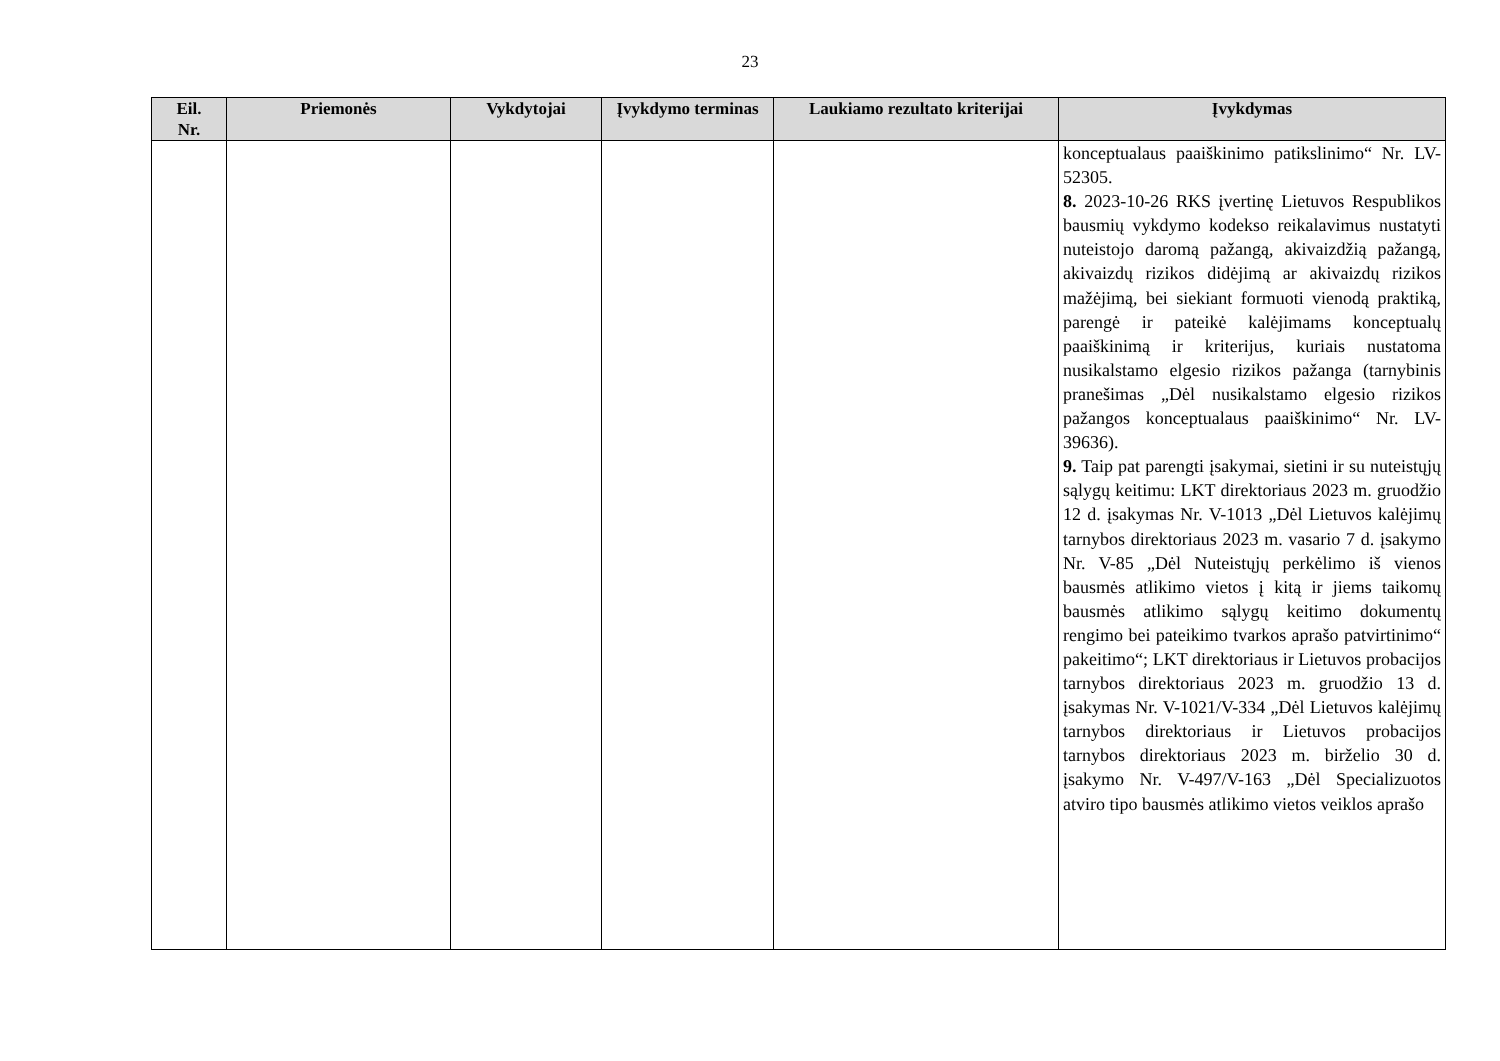23
| Eil. Nr. | Priemonės | Vykdytojai | Įvykdymo terminas | Laukiamo rezultato kriterijai | Įvykdymas |
| --- | --- | --- | --- | --- | --- |
| | | | | | konceptualaus paaiškinimo patikslinimo“ Nr. LV-52305. 8. 2023-10-26 RKS įvertinę Lietuvos Respublikos bausmių vykdymo kodekso reikalavimus nustatyti nuteistojo daromą pažangą, akivaizdžią pažangą, akivaizdų rizikos didėjimą ar akivaizdų rizikos mažėjimą, bei siekiant formuoti vienodą praktiką, parengė ir pateikė kalėjimams konceptualų paaiškinimą ir kriterijus, kuriais nustatoma nusikalstamo elgesio rizikos pažanga (tarnybinis pranešimas „Dėl nusikalstamo elgesio rizikos pažangos konceptualaus paaiškinimo“ Nr. LV-39636). 9. Taip pat parengti įsakymai, sietini ir su nuteistųjų sąlygų keitimu: LKT direktoriaus 2023 m. gruodžio 12 d. įsakymas Nr. V-1013 „Dėl Lietuvos kalėjimų tarnybos direktoriaus 2023 m. vasario 7 d. įsakymo Nr. V-85 „Dėl Nuteistųjų perkėlimo iš vienos bausmės atlikimo vietos į kitą ir jiems taikomų bausmės atlikimo sąlygų keitimo dokumentų rengimo bei pateikimo tvarkos aprašo patvirtinimo“ pakeitimo“; LKT direktoriaus ir Lietuvos probacijos tarnybos direktoriaus 2023 m. gruodžio 13 d. įsakymas Nr. V-1021/V-334 „Dėl Lietuvos kalėjimų tarnybos direktoriaus ir Lietuvos probacijos tarnybos direktoriaus 2023 m. birželio 30 d. įsakymo Nr. V-497/V-163 „Dėl Specializuotos atviro tipo bausmės atlikimo vietos veiklos aprašo |